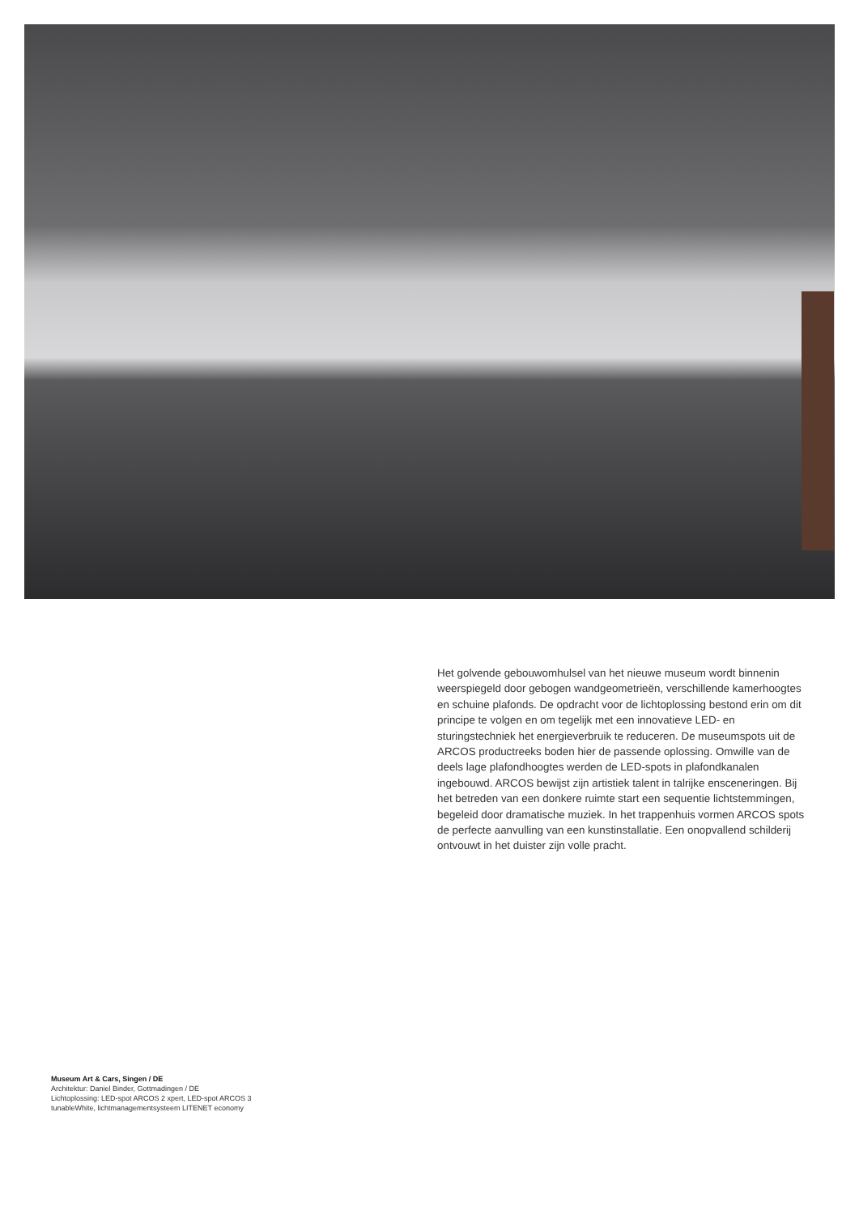Het golvende gebouwomhulsel van het nieuwe museum wordt bin­nenin weerspiegeld door gebogen wandgeometrieën, verschillende kamerhoogtes en schuine plafonds. De opdracht voor de lichtoplos­sing bestond erin om dit principe te volgen en om tegelijk met een innovatieve LED- en sturingstechniek het energieverbruik te reduce­ren. De museumspots uit de ARCOS productreeks boden hier de passende oplossing. Omwille van de deels lage plafondhoogtes wer­den de LED-spots in plafondkanalen ingebouwd. ARCOS bewijst zijn artistiek talent in talrijke ensceneringen. Bij het betreden van een donkere ruimte start een sequentie lichtstemmingen, begeleid door dramatische muziek. In het trappenhuis vormen ARCOS spots de perfecte aanvulling van een kunstinstallatie. Een onopvallend schil­derij ontvouwt in het duister zijn volle pracht.
Museum Art & Cars, Singen / DE
Architektur: Daniel Binder, Gottmadingen / DE
Lichtoplossing: LED-spot ARCOS 2 xpert, LED-spot ARCOS 3
tunableWhite, lichtmanagementsysteem LITENET economy